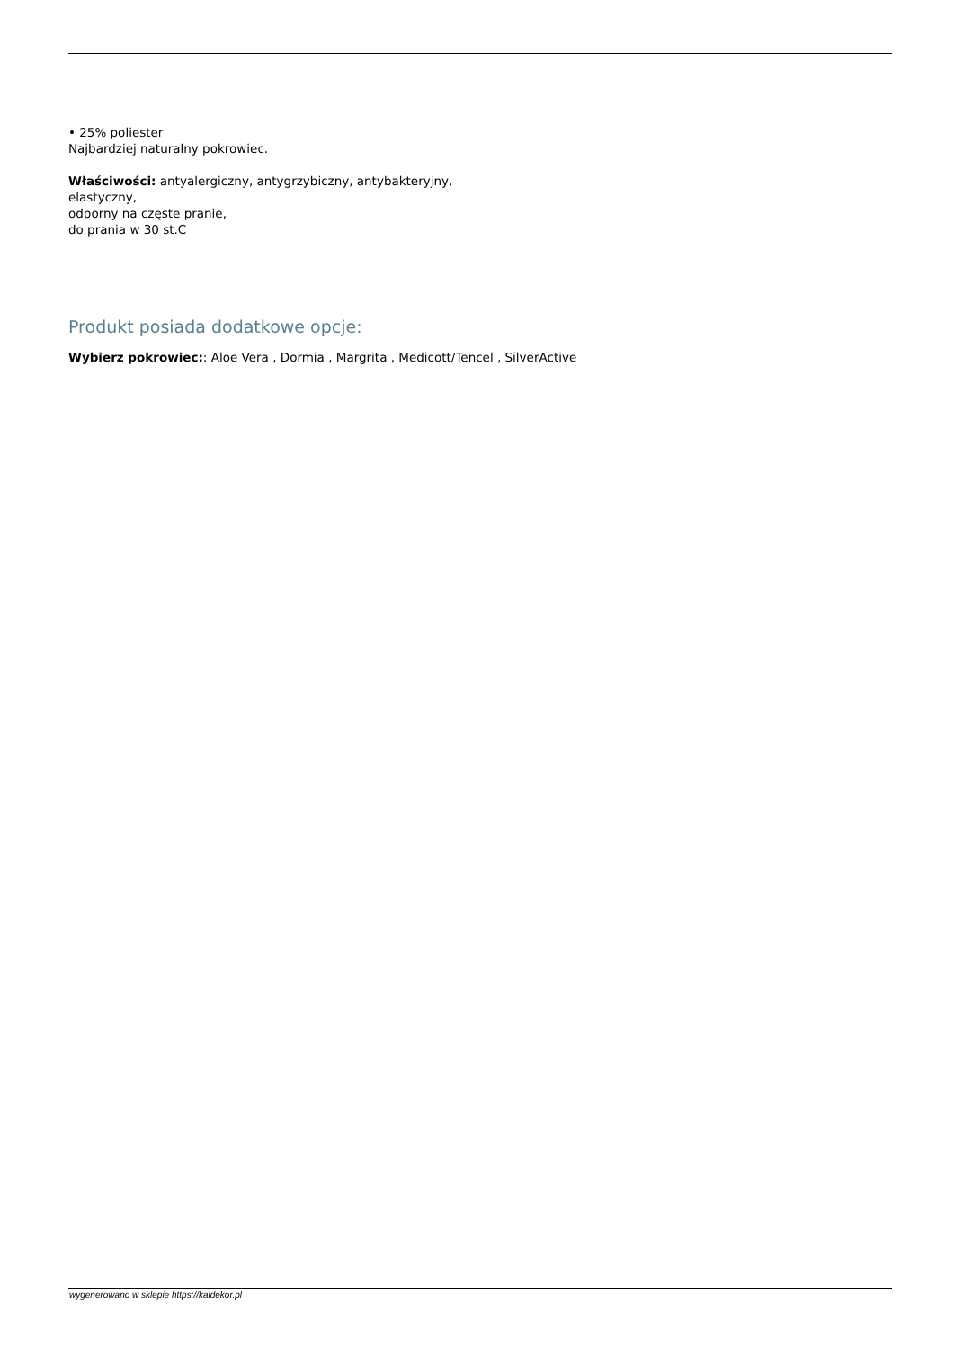• 25% poliester
Najbardziej naturalny pokrowiec.
Właściwości: antyalergiczny, antygrzybiczny, antybakteryjny,
elastyczny,
odporny na częste pranie,
do prania w 30 st.C
Produkt posiada dodatkowe opcje:
Wybierz pokrowiec:: Aloe Vera , Dormia , Margrita , Medicott/Tencel , SilverActive
wygenerowano w sklepie https://kaldekor.pl